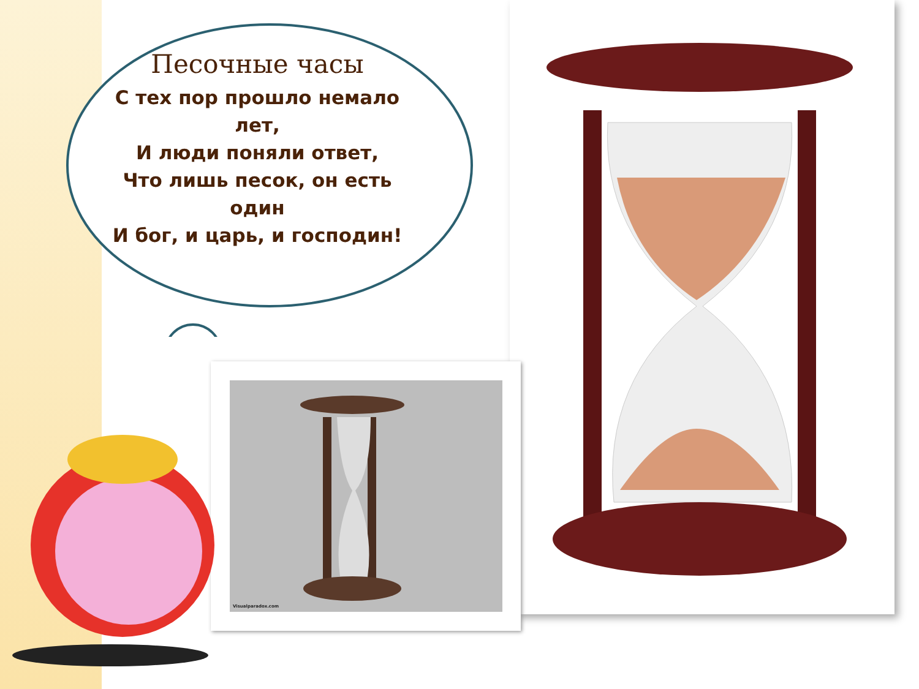Песочные часы
С тех пор прошло немало лет,
И люди поняли ответ,
Что лишь песок, он есть один
И бог, и царь, и господин!
Visualparadox.com